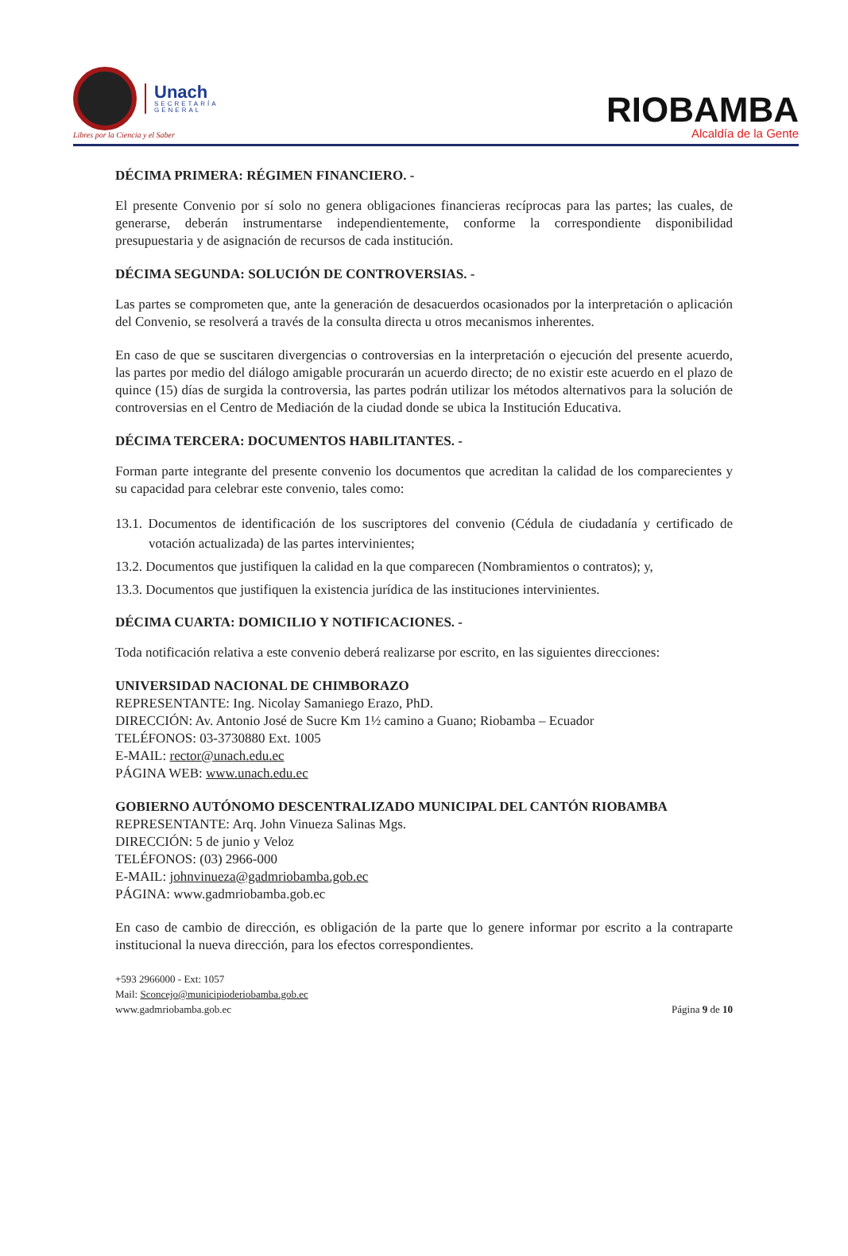Unach
SECRETARÍA
GENERAL
Libres por la Ciencia y el Saber
RIOBAMBA
Alcaldía de la Gente
DÉCIMA PRIMERA: RÉGIMEN FINANCIERO. -
El presente Convenio por sí solo no genera obligaciones financieras recíprocas para las partes; las cuales, de generarse, deberán instrumentarse independientemente, conforme la correspondiente disponibilidad presupuestaria y de asignación de recursos de cada institución.
DÉCIMA SEGUNDA: SOLUCIÓN DE CONTROVERSIAS. -
Las partes se comprometen que, ante la generación de desacuerdos ocasionados por la interpretación o aplicación del Convenio, se resolverá a través de la consulta directa u otros mecanismos inherentes.
En caso de que se suscitaren divergencias o controversias en la interpretación o ejecución del presente acuerdo, las partes por medio del diálogo amigable procurarán un acuerdo directo; de no existir este acuerdo en el plazo de quince (15) días de surgida la controversia, las partes podrán utilizar los métodos alternativos para la solución de controversias en el Centro de Mediación de la ciudad donde se ubica la Institución Educativa.
DÉCIMA TERCERA: DOCUMENTOS HABILITANTES. -
Forman parte integrante del presente convenio los documentos que acreditan la calidad de los comparecientes y su capacidad para celebrar este convenio, tales como:
13.1. Documentos de identificación de los suscriptores del convenio (Cédula de ciudadanía y certificado de votación actualizada) de las partes intervinientes;
13.2. Documentos que justifiquen la calidad en la que comparecen (Nombramientos o contratos); y,
13.3. Documentos que justifiquen la existencia jurídica de las instituciones intervinientes.
DÉCIMA CUARTA: DOMICILIO Y NOTIFICACIONES. -
Toda notificación relativa a este convenio deberá realizarse por escrito, en las siguientes direcciones:
UNIVERSIDAD NACIONAL DE CHIMBORAZO
REPRESENTANTE: Ing. Nicolay Samaniego Erazo, PhD.
DIRECCIÓN: Av. Antonio José de Sucre Km 1½ camino a Guano; Riobamba – Ecuador
TELÉFONOS: 03-3730880 Ext. 1005
E-MAIL: rector@unach.edu.ec
PÁGINA WEB: www.unach.edu.ec
GOBIERNO AUTÓNOMO DESCENTRALIZADO MUNICIPAL DEL CANTÓN RIOBAMBA
REPRESENTANTE: Arq. John Vinueza Salinas Mgs.
DIRECCIÓN: 5 de junio y Veloz
TELÉFONOS: (03) 2966-000
E-MAIL: johnvinueza@gadmriobamba.gob.ec
PÁGINA: www.gadmriobamba.gob.ec
En caso de cambio de dirección, es obligación de la parte que lo genere informar por escrito a la contraparte institucional la nueva dirección, para los efectos correspondientes.
+593 2966000 - Ext: 1057
Mail: Sconcejo@municipioderiobamba.gob.ec
www.gadmriobamba.gob.ec
Página 9 de 10